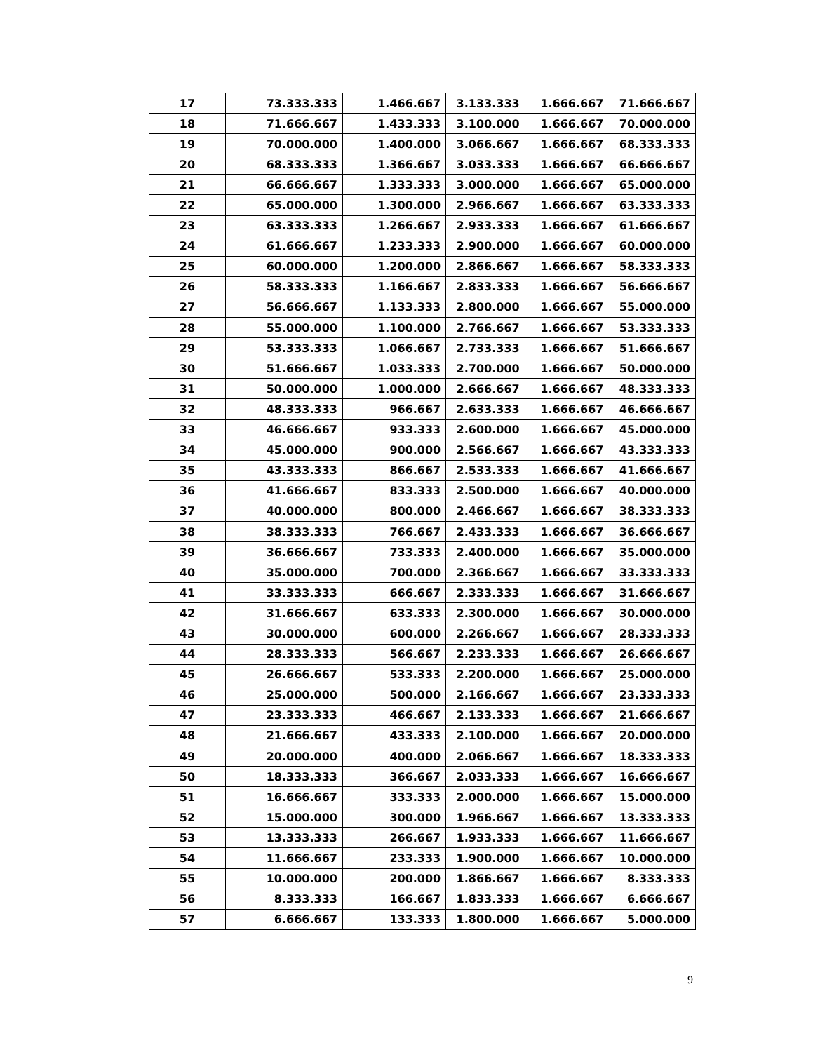| 17 | 73.333.333 | 1.466.667 | 3.133.333 | 1.666.667 | 71.666.667 |
| 18 | 71.666.667 | 1.433.333 | 3.100.000 | 1.666.667 | 70.000.000 |
| 19 | 70.000.000 | 1.400.000 | 3.066.667 | 1.666.667 | 68.333.333 |
| 20 | 68.333.333 | 1.366.667 | 3.033.333 | 1.666.667 | 66.666.667 |
| 21 | 66.666.667 | 1.333.333 | 3.000.000 | 1.666.667 | 65.000.000 |
| 22 | 65.000.000 | 1.300.000 | 2.966.667 | 1.666.667 | 63.333.333 |
| 23 | 63.333.333 | 1.266.667 | 2.933.333 | 1.666.667 | 61.666.667 |
| 24 | 61.666.667 | 1.233.333 | 2.900.000 | 1.666.667 | 60.000.000 |
| 25 | 60.000.000 | 1.200.000 | 2.866.667 | 1.666.667 | 58.333.333 |
| 26 | 58.333.333 | 1.166.667 | 2.833.333 | 1.666.667 | 56.666.667 |
| 27 | 56.666.667 | 1.133.333 | 2.800.000 | 1.666.667 | 55.000.000 |
| 28 | 55.000.000 | 1.100.000 | 2.766.667 | 1.666.667 | 53.333.333 |
| 29 | 53.333.333 | 1.066.667 | 2.733.333 | 1.666.667 | 51.666.667 |
| 30 | 51.666.667 | 1.033.333 | 2.700.000 | 1.666.667 | 50.000.000 |
| 31 | 50.000.000 | 1.000.000 | 2.666.667 | 1.666.667 | 48.333.333 |
| 32 | 48.333.333 | 966.667 | 2.633.333 | 1.666.667 | 46.666.667 |
| 33 | 46.666.667 | 933.333 | 2.600.000 | 1.666.667 | 45.000.000 |
| 34 | 45.000.000 | 900.000 | 2.566.667 | 1.666.667 | 43.333.333 |
| 35 | 43.333.333 | 866.667 | 2.533.333 | 1.666.667 | 41.666.667 |
| 36 | 41.666.667 | 833.333 | 2.500.000 | 1.666.667 | 40.000.000 |
| 37 | 40.000.000 | 800.000 | 2.466.667 | 1.666.667 | 38.333.333 |
| 38 | 38.333.333 | 766.667 | 2.433.333 | 1.666.667 | 36.666.667 |
| 39 | 36.666.667 | 733.333 | 2.400.000 | 1.666.667 | 35.000.000 |
| 40 | 35.000.000 | 700.000 | 2.366.667 | 1.666.667 | 33.333.333 |
| 41 | 33.333.333 | 666.667 | 2.333.333 | 1.666.667 | 31.666.667 |
| 42 | 31.666.667 | 633.333 | 2.300.000 | 1.666.667 | 30.000.000 |
| 43 | 30.000.000 | 600.000 | 2.266.667 | 1.666.667 | 28.333.333 |
| 44 | 28.333.333 | 566.667 | 2.233.333 | 1.666.667 | 26.666.667 |
| 45 | 26.666.667 | 533.333 | 2.200.000 | 1.666.667 | 25.000.000 |
| 46 | 25.000.000 | 500.000 | 2.166.667 | 1.666.667 | 23.333.333 |
| 47 | 23.333.333 | 466.667 | 2.133.333 | 1.666.667 | 21.666.667 |
| 48 | 21.666.667 | 433.333 | 2.100.000 | 1.666.667 | 20.000.000 |
| 49 | 20.000.000 | 400.000 | 2.066.667 | 1.666.667 | 18.333.333 |
| 50 | 18.333.333 | 366.667 | 2.033.333 | 1.666.667 | 16.666.667 |
| 51 | 16.666.667 | 333.333 | 2.000.000 | 1.666.667 | 15.000.000 |
| 52 | 15.000.000 | 300.000 | 1.966.667 | 1.666.667 | 13.333.333 |
| 53 | 13.333.333 | 266.667 | 1.933.333 | 1.666.667 | 11.666.667 |
| 54 | 11.666.667 | 233.333 | 1.900.000 | 1.666.667 | 10.000.000 |
| 55 | 10.000.000 | 200.000 | 1.866.667 | 1.666.667 | 8.333.333 |
| 56 | 8.333.333 | 166.667 | 1.833.333 | 1.666.667 | 6.666.667 |
| 57 | 6.666.667 | 133.333 | 1.800.000 | 1.666.667 | 5.000.000 |
9